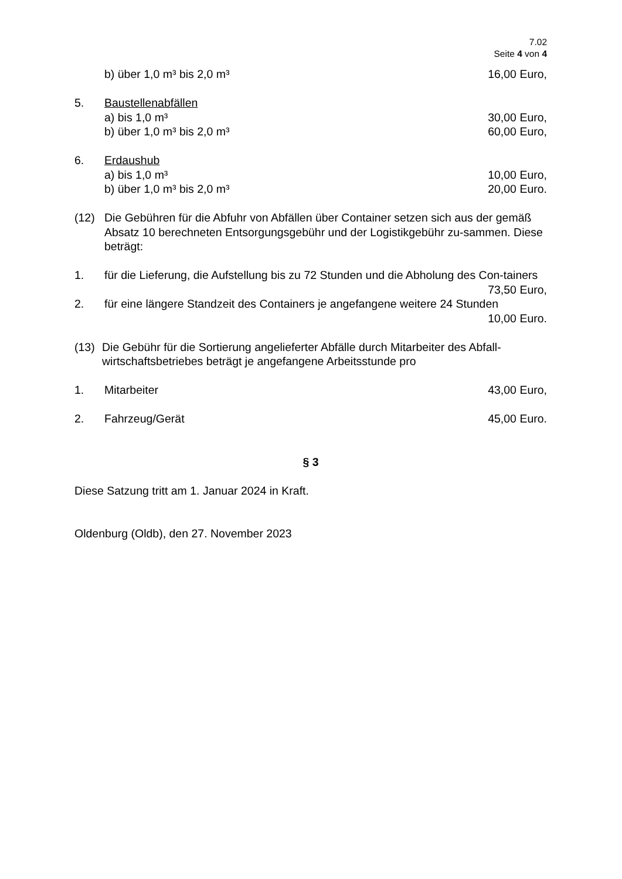7.02
Seite 4 von 4
b) über 1,0 m³ bis 2,0 m³ 16,00 Euro,
5. Baustellenabfällen
a) bis 1,0 m³ 30,00 Euro,
b) über 1,0 m³ bis 2,0 m³ 60,00 Euro,
6. Erdaushub
a) bis 1,0 m³ 10,00 Euro,
b) über 1,0 m³ bis 2,0 m³ 20,00 Euro.
(12) Die Gebühren für die Abfuhr von Abfällen über Container setzen sich aus der gemäß Absatz 10 berechneten Entsorgungsgebühr und der Logistikgebühr zu-sammen. Diese beträgt:
1. für die Lieferung, die Aufstellung bis zu 72 Stunden und die Abholung des Con-tainers
73,50 Euro,
2. für eine längere Standzeit des Containers je angefangene weitere 24 Stunden
10,00 Euro.
(13) Die Gebühr für die Sortierung angelieferter Abfälle durch Mitarbeiter des Abfall-wirtschaftsbetriebes beträgt je angefangene Arbeitsstunde pro
1. Mitarbeiter 43,00 Euro,
2. Fahrzeug/Gerät 45,00 Euro.
§ 3
Diese Satzung tritt am 1. Januar 2024 in Kraft.
Oldenburg (Oldb), den 27. November 2023